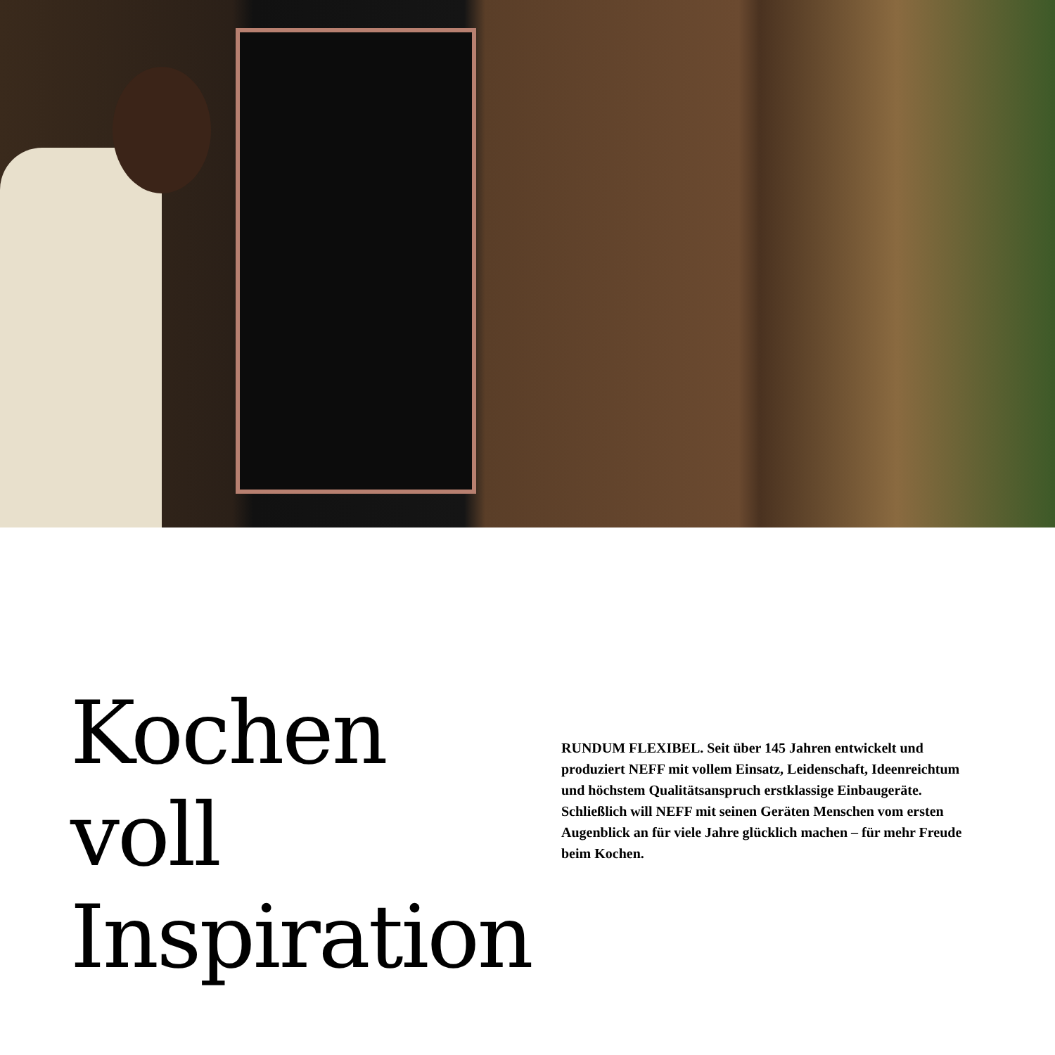Kochen voll Inspiration
RUNDUM FLEXIBEL. Seit über 145 Jahren entwickelt und produziert NEFF mit vollem Einsatz, Leidenschaft, Ideen­reichtum und höchstem Qualitätsanspruch erstklassige Einbaugeräte. Schließlich will NEFF mit seinen Geräten Menschen vom ersten Augenblick an für viele Jahre glücklich machen – für mehr Freude beim Kochen.